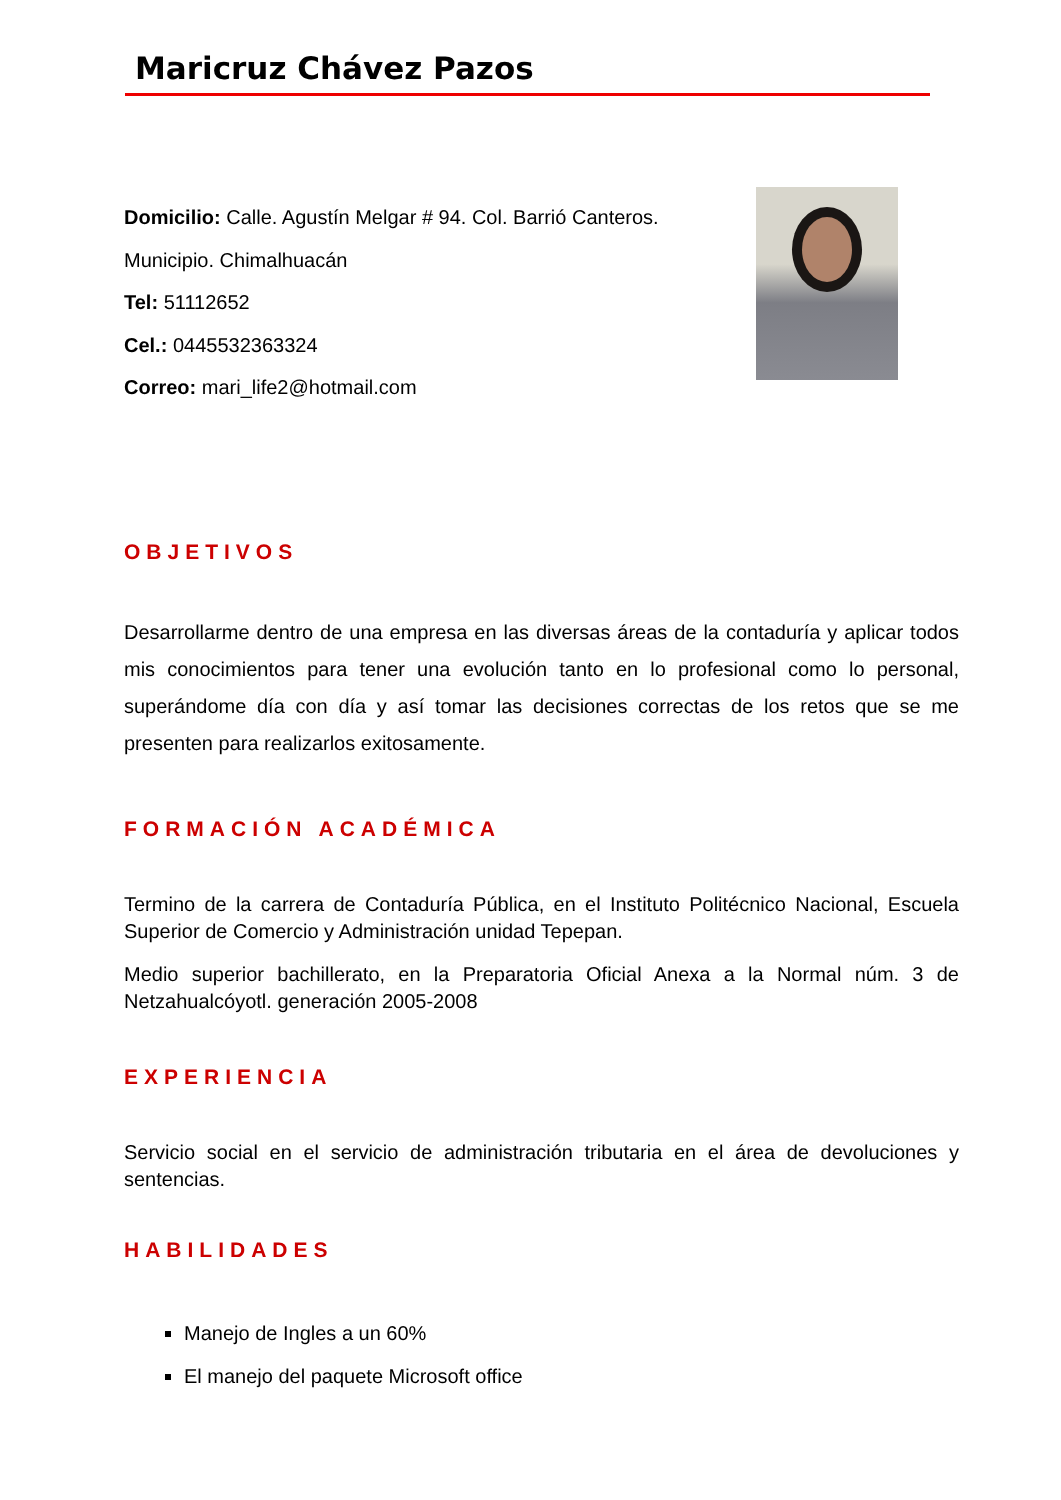Maricruz Chávez Pazos
Domicilio: Calle. Agustín Melgar # 94. Col. Barrió Canteros.
Municipio. Chimalhuacán
Tel: 51112652
Cel.: 0445532363324
Correo: mari_life2@hotmail.com
OBJETIVOS
Desarrollarme dentro de una empresa en las diversas áreas de la contaduría y aplicar todos mis conocimientos para tener una evolución tanto en lo profesional como lo personal, superándome día con día y así tomar las decisiones correctas de los retos que se me presenten para realizarlos exitosamente.
FORMACIÓN ACADÉMICA
Termino de la carrera de Contaduría Pública, en el Instituto Politécnico Nacional, Escuela Superior de Comercio y Administración unidad Tepepan.
Medio superior bachillerato, en la Preparatoria Oficial Anexa a la Normal núm. 3 de Netzahualcóyotl. generación 2005-2008
EXPERIENCIA
Servicio social en el servicio de administración tributaria en el área de devoluciones y sentencias.
HABILIDADES
Manejo de Ingles a un 60%
El manejo del paquete Microsoft office